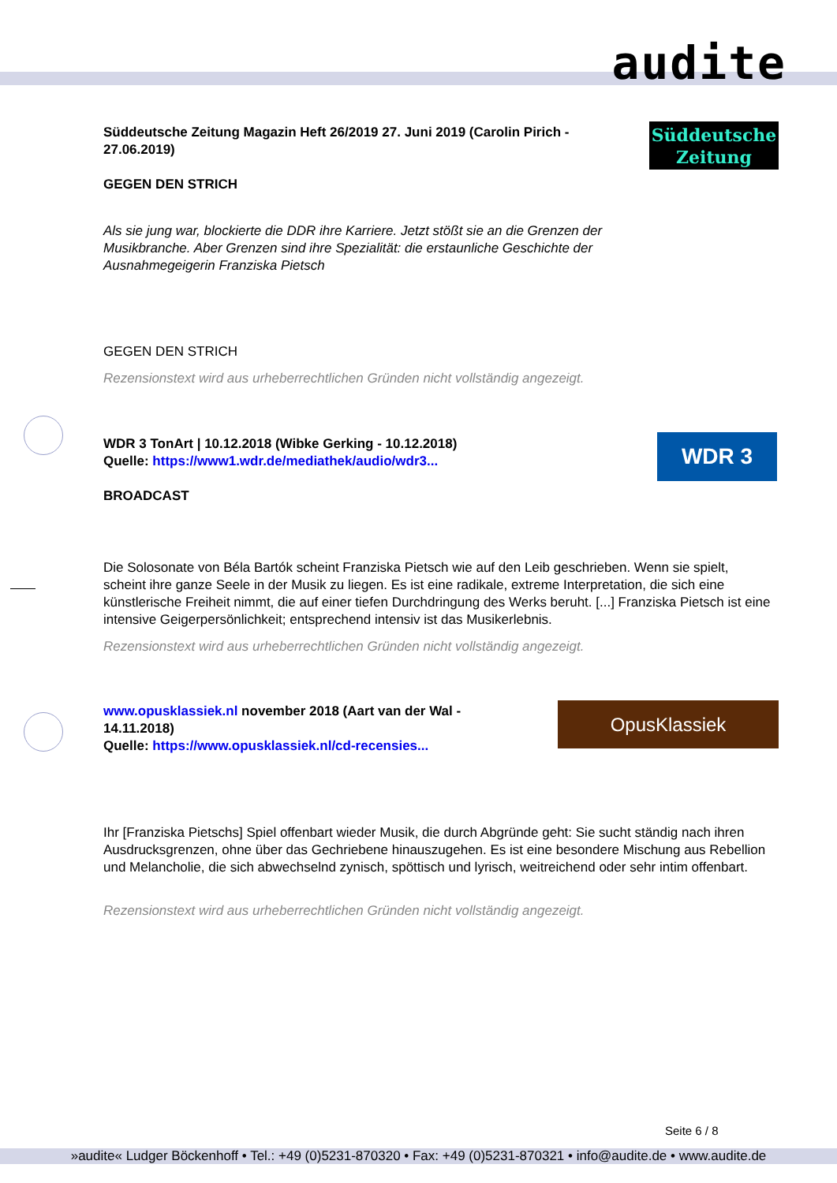audite
Süddeutsche
Zeitung
Süddeutsche Zeitung Magazin Heft 26/2019 27. Juni 2019 (Carolin Pirich - 27.06.2019)
GEGEN DEN STRICH
Als sie jung war, blockierte die DDR ihre Karriere. Jetzt stößt sie an die Grenzen der Musikbranche. Aber Grenzen sind ihre Spezialität: die erstaunliche Geschichte der Ausnahmegeigerin Franziska Pietsch
GEGEN DEN STRICH
Rezensionstext wird aus urheberrechtlichen Gründen nicht vollständig angezeigt.
WDR 3
WDR 3 TonArt | 10.12.2018 (Wibke Gerking - 10.12.2018)
Quelle: https://www1.wdr.de/mediathek/audio/wdr3...
BROADCAST
Die Solosonate von Béla Bartók scheint Franziska Pietsch wie auf den Leib geschrieben. Wenn sie spielt, scheint ihre ganze Seele in der Musik zu liegen. Es ist eine radikale, extreme Interpretation, die sich eine künstlerische Freiheit nimmt, die auf einer tiefen Durchdringung des Werks beruht. [...] Franziska Pietsch ist eine intensive Geigerpersönlichkeit; entsprechend intensiv ist das Musikerlebnis.
Rezensionstext wird aus urheberrechtlichen Gründen nicht vollständig angezeigt.
OpusKlassiek
www.opusklassiek.nl november 2018 (Aart van der Wal - 14.11.2018)
Quelle: https://www.opusklassiek.nl/cd-recensies...
Ihr [Franziska Pietschs] Spiel offenbart wieder Musik, die durch Abgründe geht: Sie sucht ständig nach ihren Ausdrucksgrenzen, ohne über das Gechriebene hinauszugehen. Es ist eine besondere Mischung aus Rebellion und Melancholie, die sich abwechselnd zynisch, spöttisch und lyrisch, weitreichend oder sehr intim offenbart.
Rezensionstext wird aus urheberrechtlichen Gründen nicht vollständig angezeigt.
Seite 6 / 8
»audite« Ludger Böckenhoff • Tel.: +49 (0)5231-870320 • Fax: +49 (0)5231-870321 • info@audite.de • www.audite.de